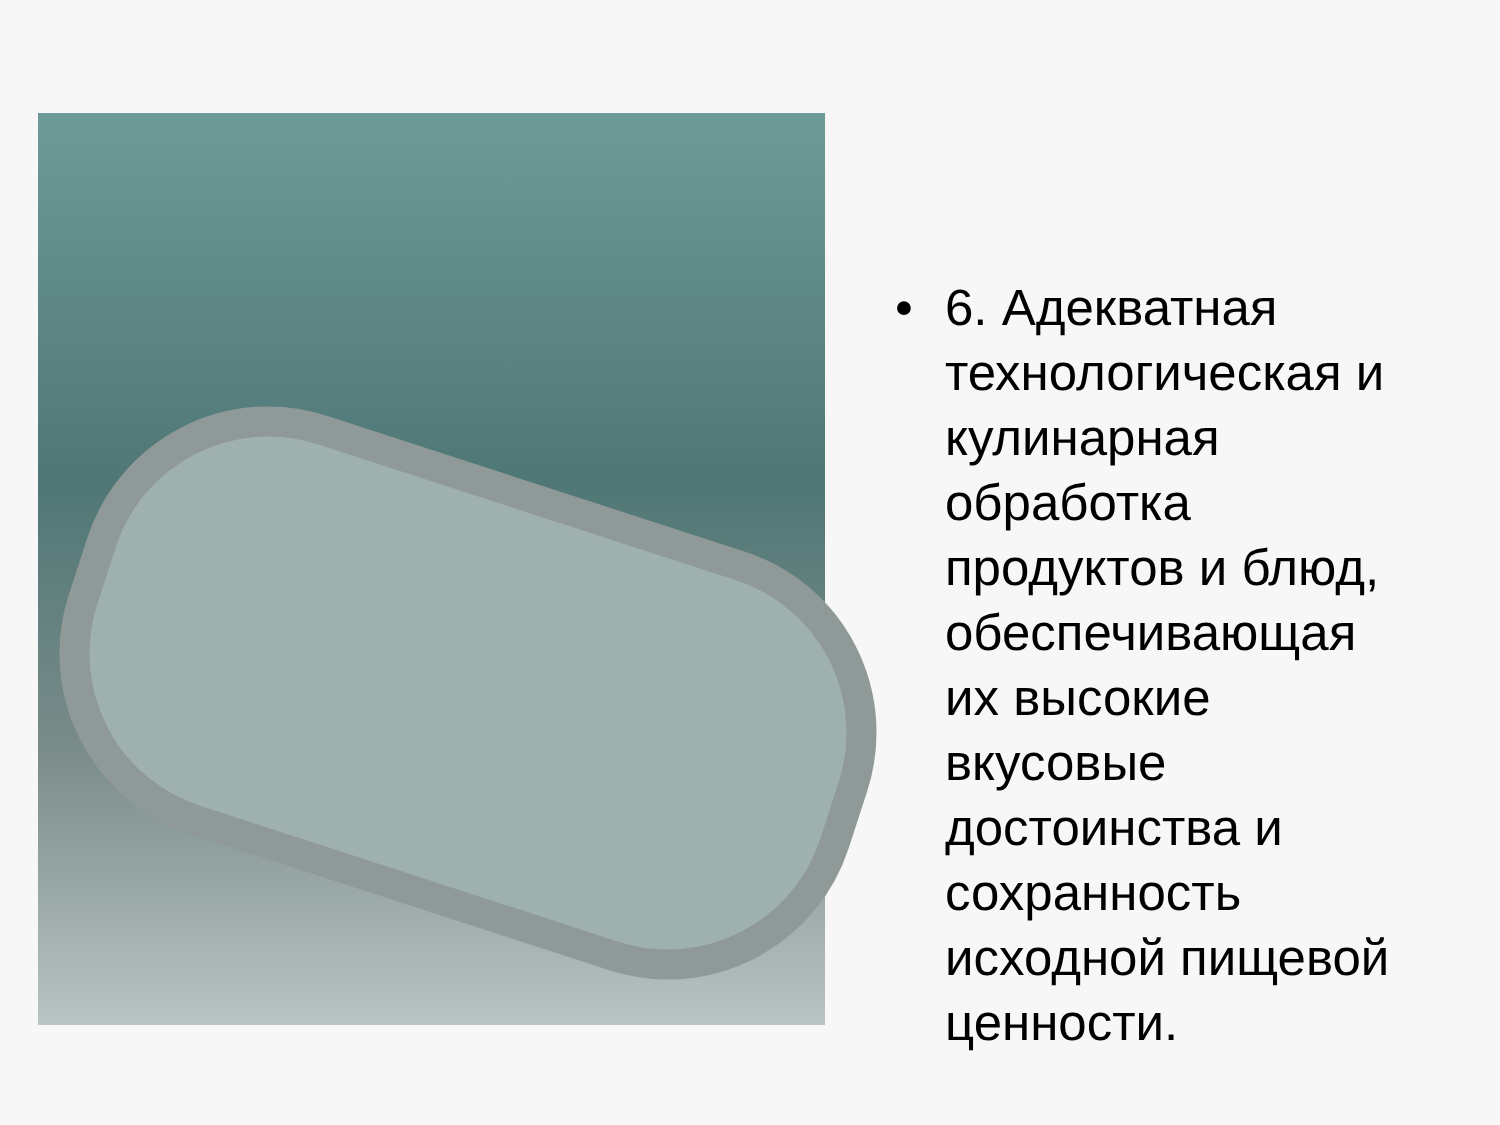• 6. Адекватная
технологическая и
кулинарная
обработка
продуктов и блюд,
обеспечивающая
их высокие
вкусовые
достоинства и
сохранность
исходной пищевой
ценности.